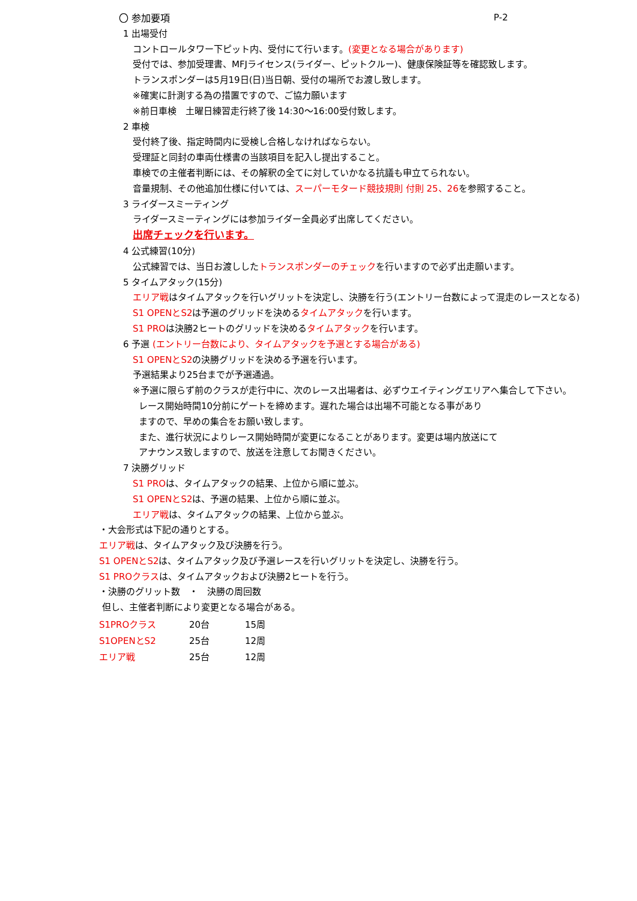〇 参加要項
P-2
1 出場受付
コントロールタワー下ピット内、受付にて行います。(変更となる場合があります)
受付では、参加受理書、MFJライセンス(ライダー、ピットクルー)、健康保険証等を確認致します。
トランスポンダーは5月19日(日)当日朝、受付の場所でお渡し致します。
※確実に計測する為の措置ですので、ご協力願います
※前日車検　土曜日練習走行終了後 14:30～16:00受付致します。
2 車検
受付終了後、指定時間内に受検し合格しなければならない。
受理証と同封の車両仕様書の当該項目を記入し提出すること。
車検での主催者判断には、その解釈の全てに対していかなる抗議も申立てられない。
音量規制、その他追加仕様に付いては、スーパーモタード競技規則 付則 25、26を参照すること。
3 ライダースミーティング
ライダースミーティングには参加ライダー全員必ず出席してください。
出席チェックを行います。
4 公式練習(10分)
公式練習では、当日お渡ししたトランスポンダーのチェックを行いますので必ず出走願います。
5 タイムアタック(15分)
エリア戦はタイムアタックを行いグリットを決定し、決勝を行う(エントリー台数によって混走のレースとなる)
S1 OPENとS2は予選のグリッドを決めるタイムアタックを行います。
S1 PROは決勝2ヒートのグリッドを決めるタイムアタックを行います。
6 予選 (エントリー台数により、タイムアタックを予選とする場合がある)
S1 OPENとS2の決勝グリッドを決める予選を行います。
予選結果より25台までが予選通過。
※予選に限らず前のクラスが走行中に、次のレース出場者は、必ずウエイティングエリアへ集合して下さい。
レース開始時間10分前にゲートを締めます。遅れた場合は出場不可能となる事があり
ますので、早めの集合をお願い致します。
また、進行状況によりレース開始時間が変更になることがあります。変更は場内放送にて
アナウンス致しますので、放送を注意してお聞きください。
7 決勝グリッド
S1 PROは、タイムアタックの結果、上位から順に並ぶ。
S1 OPENとS2は、予選の結果、上位から順に並ぶ。
エリア戦は、タイムアタックの結果、上位から並ぶ。
・大会形式は下記の通りとする。
エリア戦は、タイムアタック及び決勝を行う。
S1 OPENとS2は、タイムアタック及び予選レースを行いグリットを決定し、決勝を行う。
S1 PROクラスは、タイムアタックおよび決勝2ヒートを行う。
・決勝のグリット数　・　決勝の周回数
但し、主催者判断により変更となる場合がある。
| S1PROクラス | 20台 | 15周 |
| S1OPENとS2 | 25台 | 12周 |
| エリア戦 | 25台 | 12周 |